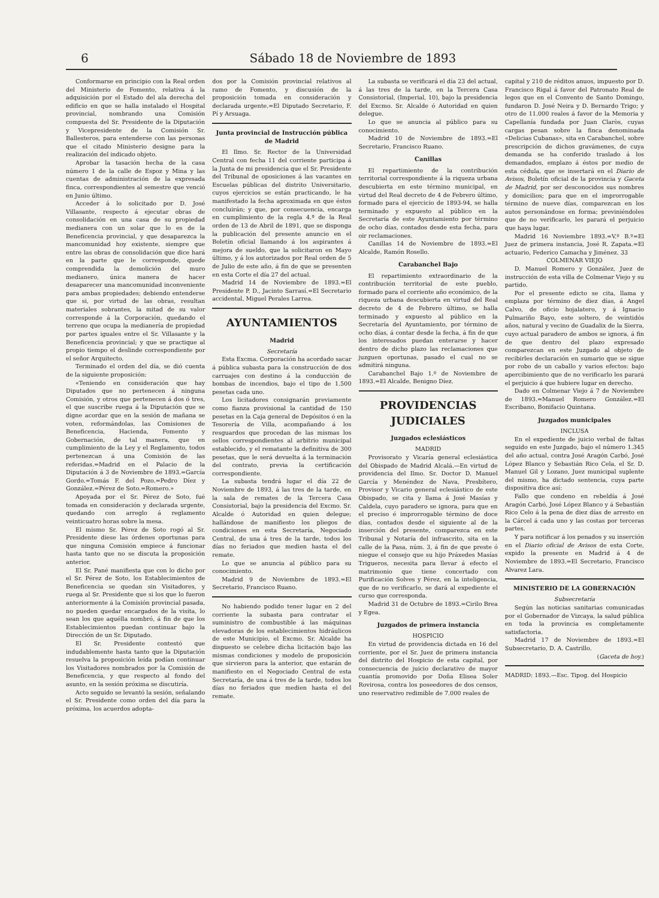6 Sábado 18 de Noviembre de 1893
Conformarse en principio con la Real orden del Ministerio de Fomento, relativa á la adquisición por el Estado del ala derecha del edificio en que se halla instalado el Hospital provincial, nombrando una Comisión compuesta del Sr. Presidente de la Diputación y Vicepresidente de la Comisión Sr. Ballesteros, para entenderse con las personas que el citado Ministerio designe para la realización del indicado objeto.
Aprobar la tasación hecha de la casa número 1 de la calle de Espoz y Mina y las cuentas de administración de la expresada finca, correspondientes al semestre que venció en Junio último.
Acceder á lo solicitado por D. José Villasante, respecto á ejecutar obras de consolidación en una casa de su propiedad medianera con un solar que lo es de la Beneficencia provincial, y que desaparezca la mancomunidad hoy existente, siempre que entre las obras de consolidación que dice hará en la parte que le corresponde, quede comprendida la demolición del muro medianero, única manera de hacer desaparecer una mancomunidad inconveniente para ambas propiedades; debiendo entenderse que si, por virtud de las obras, resultan materiales sobrantes, la mitad de su valor corresponde á la Corporación, quedando el terreno que ocupa la medianería de propiedad por partes iguales entre el Sr. Villasante y la Beneficencia provincial; y que se practique al propio tiempo el deslinde correspondiente por el señor Arquitecto.
Terminado el orden del día, se dió cuenta de la siguiente proposición:
«Teniendo en consideración que hay Diputados que no pertenecen á ninguna Comisión, y otros que pertenecen á dos ó tres, el que suscribe ruega á la Diputación que se digne acordar que en la sesión de mañana se voten, reformándolas, las Comisiones de Beneficencia, Hacienda, Fomento y Gobernación, de tal manera, que en cumplimiento de la Ley y el Reglamento, todos pertenezcan á una Comisión de las referidas.=Madrid en el Palacio de la Diputación á 3 de Noviembre de 1893.=García Gordo.=Tomás F. del Pozo.=Pedro Díez y González.=Pérez de Soto.=Romero.»
Apoyada por el Sr. Pérez de Soto, fué tomada en consideración y declarada urgente, quedando con arreglo á reglamento veinticuatro horas sobre la mesa.
El mismo Sr. Pérez de Soto rogó al Sr. Presidente diese las órdenes oportunas para que ninguna Comisión empiece á funcionar hasta tanto que no se discuta la proposición anterior.
El Sr. Pané manifiesta que con lo dicho por el Sr. Pérez de Soto, los Establecimientos de Beneficencia se quedan sin Visitadores, y ruega al Sr. Presidente que si los que lo fueron anteriormente á la Comisión provincial pasada, no pueden quedar encargados de la visita, lo sean los que aquélla nombró, á fin de que los Establecimientos puedan continuar bajo la Dirección de un Sr. Diputado.
El Sr. Presidente contestó que indudablemente hasta tanto que la Diputación resuelva la proposición leída podían continuar los Visitadores nombrados por la Comisión de Beneficencia, y que respecto al fondo del asunto, en la sesión próxima se discutiría.
Acto seguido se levantó la sesión, señalando el Sr. Presidente como orden del día para la próxima, los acuerdos adopta-
dos por la Comisión provincial relativos al ramo de Fomento, y discusión de la proposición tomada en consideración y declarada urgente.=El Diputado Secretario, F. Pí y Arsuaga.
Junta provincial de Instrucción pública de Madrid
El Ilmo. Sr. Rector de la Universidad Central con fecha 11 del corriente participa á la Junta de mi presidencia que el Sr. Presidente del Tribunal de oposiciones á las vacantes en Escuelas públicas del distrito Universitario, cuyos ejercicios se están practicando, le ha manifestado la fecha aproximada en que éstos concluirán; y que, por consecuencia, encarga en cumplimiento de la regla 4.ª de la Real orden de 13 de Abril de 1891, que se disponga la publicación del presente anuncio en el Boletín oficial llamando á los aspirantes á mejora de sueldo, que la solicitaron en Mayo último, y á los autorizados por Real orden de 5 de Julio de este año, á fin de que se presenten en esta Corte el día 27 del actual.
Madrid 14 de Noviembre de 1893.=El Presidente P. D., Jacinto Sarrasí.=El Secretario accidental, Miguel Perales Larrea.
AYUNTAMIENTOS
Madrid
Secretaría
Esta Excma. Corporación ha acordado sacar á pública subasta para la construcción de dos carruajes con destino á la conducción de bombas de incendios, bajo el tipo de 1.500 pesetas cada uno.
Los licitadores consignarán previamente como fianza provisional la cantidad de 150 pesetas en la Caja general de Depósitos ó en la Tesorería de Villa, acompañando á los resguardos que procedan de las mismas los sellos correspondientes al arbitrio municipal establecido, y el rematante la definitiva de 300 pesetas, que le será devuelta á la terminación del contrato, previa la certificación correspondiente.
La subasta tendrá lugar el día 22 de Noviembre de 1893, á las tres de la tarde, en la sala de remates de la Tercera Casa Consistorial, bajo la presidencia del Excmo. Sr. Alcalde ó Autoridad en quien delegue; hallándose de manifiesto los pliegos de condiciones en esta Secretaría, Negociado Central, de una á tres de la tarde, todos los días no feriados que medien hasta el del remate.
Lo que se anuncia al público para su conocimiento.
Madrid 9 de Noviembre de 1893.=El Secretario, Francisco Ruano.
No habiendo podido tener lugar en 2 del corriente la subasta para contratar el suministro de combustible á las máquinas elevadoras de los establecimientos hidráulicos de este Municipio, el Excmo. Sr. Alcalde ha dispuesto se celebre dicha licitación bajo las mismas condiciones y modelo de proposición que sirvieron para la anterior, que estarán de manifiesto en el Negociado Central de esta Secretaría, de una á tres de la tarde, todos los días no feriados que medien hasta el del remate.
La subasta se verificará el día 23 del actual, á las tres de la tarde, en la Tercera Casa Consistorial, (Imperial, 10), bajo la presidencia del Excmo. Sr. Alcalde ó Autoridad en quien delegue.
Lo que se anuncia al público para su conocimiento.
Madrid 10 de Noviembre de 1893.=El Secretario, Francisco Ruano.
Canillas
El repartimiento de la contribución territorial correspondiente á la riqueza urbana descubierta en este término municipal, en virtud del Real decreto de 4 de Febrero último, formado para el ejercicio de 1893-94, se halla terminado y expuesto al público en la Secretaría de este Ayuntamiento por término de ocho días, contados desde esta fecha, para oir reclamaciones.
Canillas 14 de Noviembre de 1893.=El Alcalde, Ramón Rosello.
Carabanchel Bajo
El repartimiento extraordinario de la contribución territorial de este pueblo, formado para el corriente año económico, de la riqueza urbana descubierta en virtud del Real decreto de 4 de Febrero último, se halla terminado y expuesto al público en la Secretaría del Ayuntamiento, por término de ocho días, á contar desde la fecha, á fin de que los interesados puedan enterarse y hacer dentro de dicho plazo las reclamaciones que juzguen oportunas, pasado el cual no se admitirá ninguna.
Carabanchel Bajo 1.º de Noviembre de 1893.=El Alcalde, Benigno Díez.
PROVIDENCIAS JUDICIALES
Juzgados eclesiásticos
MADRID
Provisorato y Vicaría general eclesiástica del Obispado de Madrid Alcalá.—En virtud de providencia del Ilmo. Sr. Doctor D. Manuel García y Menéndez de Nava, Presbítero, Provisor y Vicario general eclesiástico de este Obispado, se cita y llama á José Masías y Caldela, cuyo paradero se ignora, para que en el preciso é improrrogable término de doce días, contados desde el siguiente al de la inserción del presente, comparezca en este Tribunal y Notaría del infrascrito, sita en la calle de la Pasa, núm. 3, á fin de que preste ó niegue el consejo que su hijo Práxedes Masías Trigueros, necesita para llevar á efecto el matrimonio que tiene concertado con Purificación Solves y Pérez, en la inteligencia, que de no verificarlo, se dará al expediente el curso que corresponda.
Madrid 31 de Octubre de 1893.=Cirilo Brea y Egea.
Juzgados de primera instancia
HOSPICIO
En virtud de providencia dictada en 16 del corriente, por el Sr. Juez de primera instancia del distrito del Hospicio de esta capital, por consecuencia de juicio declarativo de mayor cuantía promovido por Doña Eliseа Soler Rovirosa, contra los poseedores de dos censos, uno reservativo redimible de 7.000 reales de
capital y 210 de réditos anuos, impuesto por D. Francisco Rigal á favor del Patronato Real de legos que en el Convento de Santo Domingo, fundaron D. José Neira y D. Bernardo Trigo; y otro de 11.000 reales á favor de la Memoria y Capellanía fundada por Juan Claròs, cuyas cargas pesan sobre la finca denominada «Delicias Cubanas», sita en Carabanchel, sobre prescripción de dichos gravámenes, de cuya demanda se ha conferido traslado á los demandados, emplazo á éstos por medio de esta cédula, que se insertará en el Diario de Avisos, Boletín oficial de la provincia y Gaceta de Madrid, por ser desconocidos sus nombres y domicilios; para que en el improrrogable término de nueve días, comparezcan en los autos personándose en forma; previniéndoles que de no verificarlo, les parará el perjuicio que haya lugar.
Madrid 16 Noviembre 1893.=V.º B.º=El Juez de primera instancia, José R. Zapata.=El actuario, Federico Camacha y Jiménez. 33
COLMENAR VIEJO
D. Manuel Romero y González, Juez de instrucción de esta villa de Colmenar Viejo y su partido.
Por el presente edicto se cita, llama y emplaza por término de diez días, á Angel Calvo, de oficio hojalatero, y á Ignacio Pulmariño Bayo, este soltero, de veintidós años, natural y vecino de Guadalix de la Sierra, cuyo actual paradero de ambos se ignora, á fin de que dentro del plazo expresado comparezcan en este Juzgado al objeto de recibirles declaración en sumario que se sigue por robo de un caballo y varios efectos: bajo apercibimiento que de no verificarlo les parará el perjuicio á que hubiere lugar en derecho.
Dado en Colmenar Viejo á 7 de Noviembre de 1893.=Manuel Romero González.=El Escribano, Bonifacio Quintana.
Juzgados municipales
INCLUSA
En el expediente de juicio verbal de faltas seguido en este Juzgado, bajo el número 1.345 del año actual, contra José Aragón Carbó, José López Blanco y Sebastián Rico Cela, el Sr. D. Manuel Gil y Lozano, Juez municipal suplente del mismo, ha dictado sentencia, cuya parte dispositiva dice así:
Fallo que condeno en rebeldía á José Aragón Carbó, José López Blanco y á Sebastián Rico Celo á la pena de diez días de arresto en la Cárcel á cada uno y las costas por terceras partes.
Y para notificar á los penados y su inserción en el Diario oficial de Avisos de esta Corte, expido la presente en Madrid á 4 de Noviembre de 1893.=El Secretario, Francisco Alvarez Lara.
MINISTERIO DE LA GOBERNACIÓN
Subsecretaría
Según las noticias sanitarias comunicadas por el Gobernador de Vizcaya, la salud pública en toda la provincia es completamente satisfactoria.
Madrid 17 de Noviembre de 1893.=El Subsecretario, D. A. Castrillo.
(Gaceta de hoy.)
MADRID: 1893.—Esc. Tipog. del Hospicio